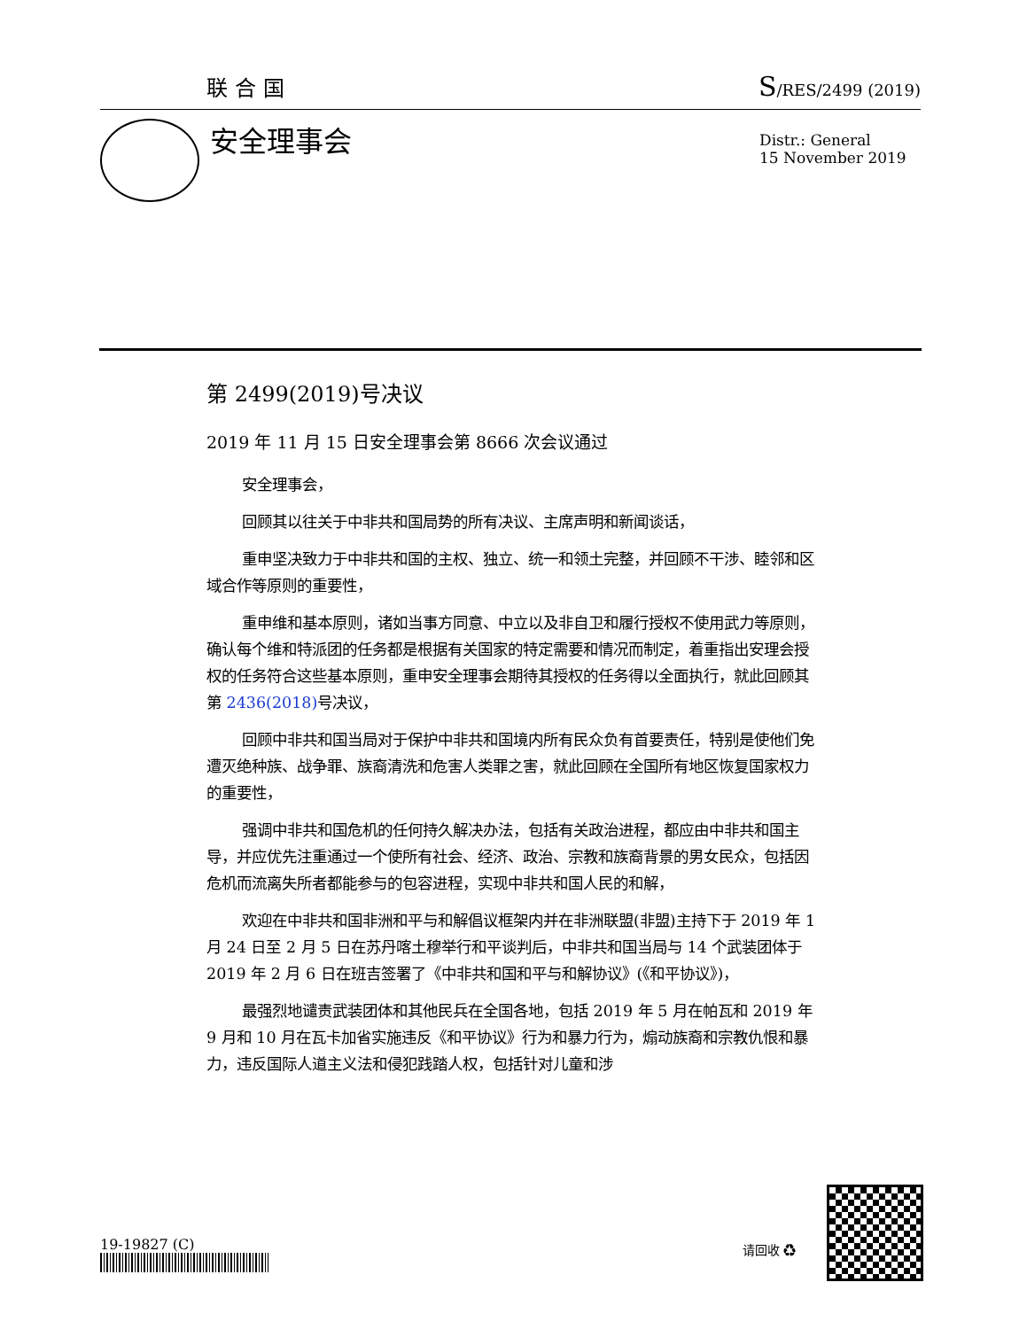联合国 S/RES/2499 (2019)
安全理事会
Distr.: General
15 November 2019
第 2499(2019)号决议
2019 年 11 月 15 日安全理事会第 8666 次会议通过
安全理事会，
回顾其以往关于中非共和国局势的所有决议、主席声明和新闻谈话，
重申坚决致力于中非共和国的主权、独立、统一和领土完整，并回顾不干涉、睦邻和区域合作等原则的重要性，
重申维和基本原则，诸如当事方同意、中立以及非自卫和履行授权不使用武力等原则，确认每个维和特派团的任务都是根据有关国家的特定需要和情况而制定，着重指出安理会授权的任务符合这些基本原则，重申安全理事会期待其授权的任务得以全面执行，就此回顾其第 2436(2018) 号决议，
回顾中非共和国当局对于保护中非共和国境内所有民众负有首要责任，特别是使他们免遭灭绝种族、战争罪、族裔清洗和危害人类罪之害，就此回顾在全国所有地区恢复国家权力的重要性，
强调中非共和国危机的任何持久解决办法，包括有关政治进程，都应由中非共和国主导，并应优先注重通过一个使所有社会、经济、政治、宗教和族裔背景的男女民众，包括因危机而流离失所者都能参与的包容进程，实现中非共和国人民的和解，
欢迎在中非共和国非洲和平与和解倡议框架内并在非洲联盟(非盟)主持下于 2019 年 1 月 24 日至 2 月 5 日在苏丹喀土穆举行和平谈判后，中非共和国当局与 14 个武装团体于 2019 年 2 月 6 日在班吉签署了《中非共和国和平与和解协议》(《和平协议》)，
最强烈地谴责武装团体和其他民兵在全国各地，包括 2019 年 5 月在帕瓦和 2019 年 9 月和 10 月在瓦卡加省实施违反《和平协议》行为和暴力行为，煽动族裔和宗教仇恨和暴力，违反国际人道主义法和侵犯践踏人权，包括针对儿童和涉
19-19827 (C) 请回收 ♻